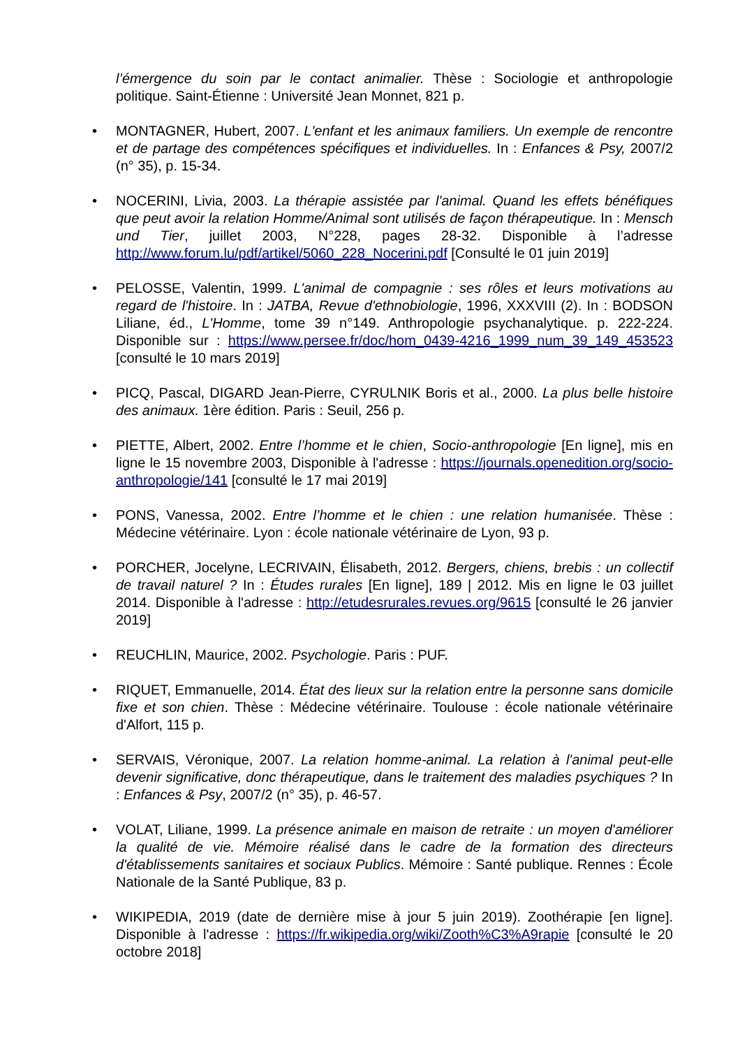l’émergence du soin par le contact animalier. Thèse : Sociologie et anthropologie politique. Saint-Étienne : Université Jean Monnet, 821 p.
• MONTAGNER, Hubert, 2007. L'enfant et les animaux familiers. Un exemple de rencontre et de partage des compétences spécifiques et individuelles. In : Enfances & Psy, 2007/2 (n° 35), p. 15-34.
• NOCERINI, Livia, 2003. La thérapie assistée par l'animal. Quand les effets bénéfiques que peut avoir la relation Homme/Animal sont utilisés de façon thérapeutique. In : Mensch und Tier, juillet 2003, N°228, pages 28-32. Disponible à l’adresse http://www.forum.lu/pdf/artikel/5060_228_Nocerini.pdf [Consulté le 01 juin 2019]
• PELOSSE, Valentin, 1999. L'animal de compagnie : ses rôles et leurs motivations au regard de l'histoire. In : JATBA, Revue d'ethnobiologie, 1996, XXXVIII (2). In : BODSON Liliane, éd., L'Homme, tome 39 n°149. Anthropologie psychanalytique. p. 222-224. Disponible sur : https://www.persee.fr/doc/hom_0439-4216_1999_num_39_149_453523 [consulté le 10 mars 2019]
• PICQ, Pascal, DIGARD Jean-Pierre, CYRULNIK Boris et al., 2000. La plus belle histoire des animaux. 1ère édition. Paris : Seuil, 256 p.
• PIETTE, Albert, 2002. Entre l’homme et le chien, Socio-anthropologie [En ligne], mis en ligne le 15 novembre 2003, Disponible à l'adresse : https://journals.openedition.org/socio-anthropologie/141 [consulté le 17 mai 2019]
• PONS, Vanessa, 2002. Entre l’homme et le chien : une relation humanisée. Thèse : Médecine vétérinaire. Lyon : école nationale vétérinaire de Lyon, 93 p.
• PORCHER, Jocelyne, LECRIVAIN, Élisabeth, 2012. Bergers, chiens, brebis : un collectif de travail naturel ? In : Études rurales [En ligne], 189 | 2012. Mis en ligne le 03 juillet 2014. Disponible à l'adresse : http://etudesrurales.revues.org/9615 [consulté le 26 janvier 2019]
• REUCHLIN, Maurice, 2002. Psychologie. Paris : PUF.
• RIQUET, Emmanuelle, 2014. État des lieux sur la relation entre la personne sans domicile fixe et son chien. Thèse : Médecine vétérinaire. Toulouse : école nationale vétérinaire d'Alfort, 115 p.
• SERVAIS, Véronique, 2007. La relation homme-animal. La relation à l'animal peut-elle devenir significative, donc thérapeutique, dans le traitement des maladies psychiques ? In : Enfances & Psy, 2007/2 (n° 35), p. 46-57.
• VOLAT, Liliane, 1999. La présence animale en maison de retraite : un moyen d'améliorer la qualité de vie. Mémoire réalisé dans le cadre de la formation des directeurs d'établissements sanitaires et sociaux Publics. Mémoire : Santé publique. Rennes : École Nationale de la Santé Publique, 83 p.
• WIKIPEDIA, 2019 (date de dernière mise à jour 5 juin 2019). Zoothérapie [en ligne]. Disponible à l'adresse : https://fr.wikipedia.org/wiki/Zooth%C3%A9rapie [consulté le 20 octobre 2018]